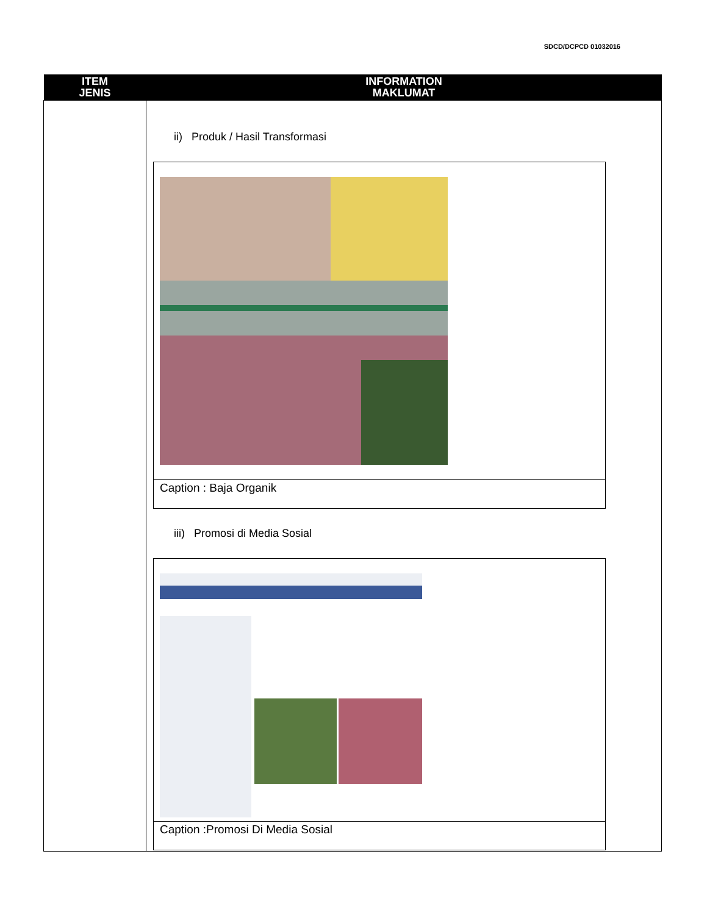SDCD/DCPCD 01032016
| ITEM JENIS | INFORMATION MAKLUMAT |
| --- | --- |
| | ii) Produk / Hasil Transformasi Caption : Baja Organik iii) Promosi di Media Sosial Caption :Promosi Di Media Sosial |